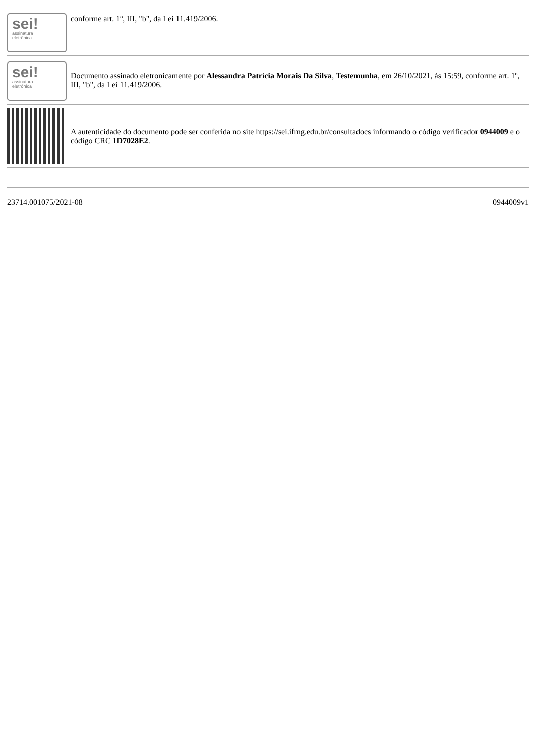| sei! assinatura eletrônica | conforme art. 1º, III, "b", da Lei 11.419/2006. |
| sei! assinatura eletrônica | Documento assinado eletronicamente por Alessandra Patrícia Morais Da Silva , Testemunha , em 26/10/2021, às 15:59, conforme art. 1º, III, "b", da Lei 11.419/2006. |
| | A autenticidade do documento pode ser conferida no site https://sei.ifmg.edu.br/consultadocs informando o código verificador 0944009 e o código CRC 1D7028E2 . |
23714.001075/2021-08 0944009v1